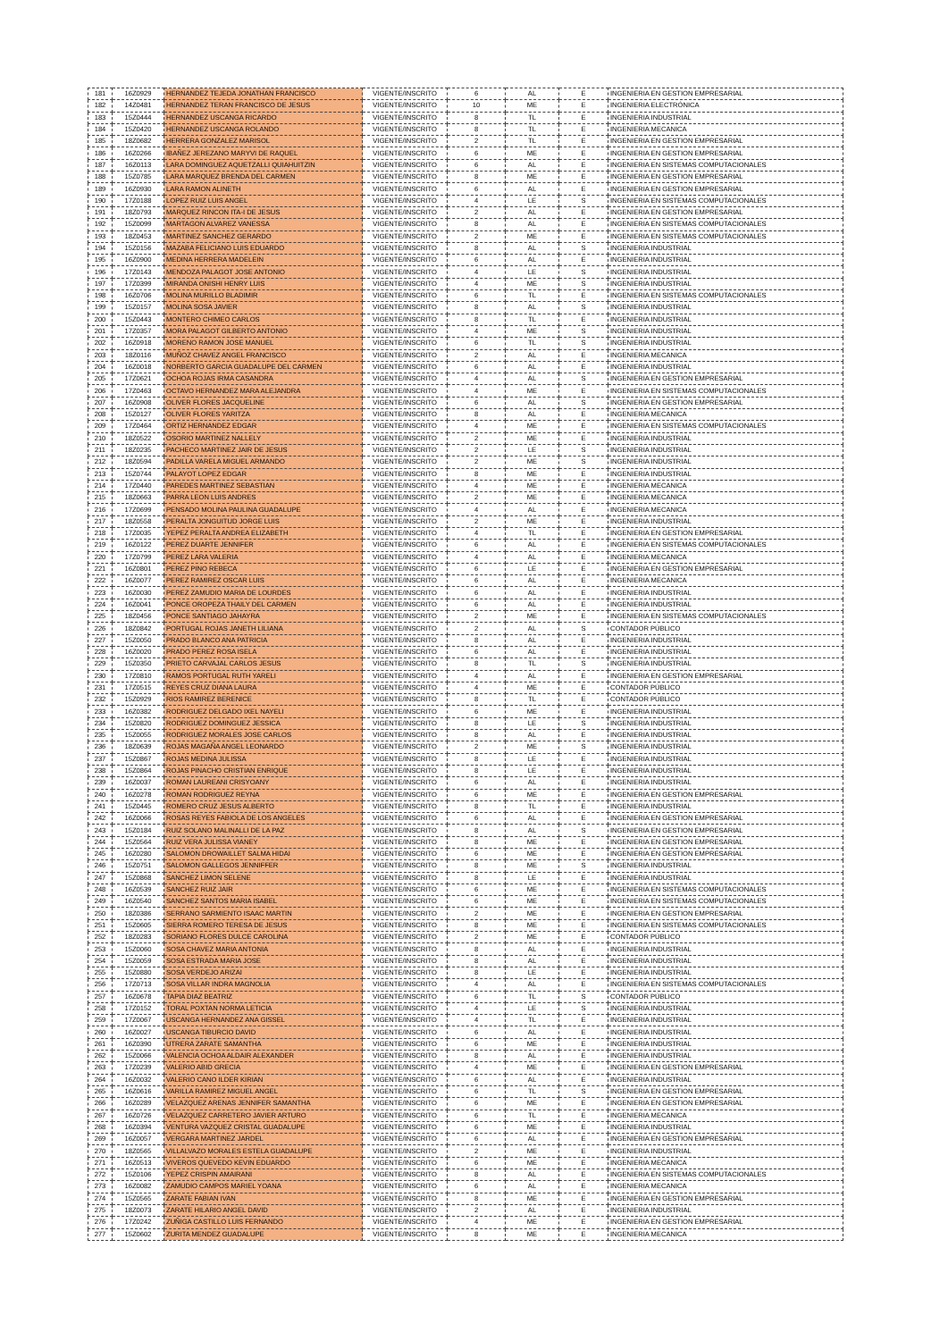| 181 | 16Z0929 | HERNANDEZ TEJEDA JONATHAN FRANCISCO | VIGENTE/INSCRITO | 6 | AL | E | INGENIERIA EN GESTION EMPRESARIAL |
| 182 | 14Z0481 | HERNANDEZ TERAN FRANCISCO DE JESUS | VIGENTE/INSCRITO | 10 | ME | E | INGENIERIA ELECTRÓNICA |
| 183 | 15Z0444 | HERNANDEZ USCANGA RICARDO | VIGENTE/INSCRITO | 8 | TL | E | INGENIERIA INDUSTRIAL |
| 184 | 15Z0420 | HERNANDEZ USCANGA ROLANDO | VIGENTE/INSCRITO | 8 | TL | E | INGENIERIA MECANICA |
| 185 | 18Z0682 | HERRERA GONZALEZ MARISOL | VIGENTE/INSCRITO | 2 | TL | E | INGENIERIA EN GESTION EMPRESARIAL |
| 186 | 16Z0266 | IBAÑEZ JEREZANO MARYVI DE RAQUEL | VIGENTE/INSCRITO | 6 | ME | E | INGENIERIA EN GESTION EMPRESARIAL |
| 187 | 16Z0113 | LARA DOMINGUEZ AQUETZALLI QUIAHUITZIN | VIGENTE/INSCRITO | 6 | AL | E | INGENIERIA EN SISTEMAS COMPUTACIONALES |
| 188 | 15Z0785 | LARA MARQUEZ BRENDA DEL CARMEN | VIGENTE/INSCRITO | 8 | ME | E | INGENIERIA EN GESTION EMPRESARIAL |
| 189 | 16Z0930 | LARA RAMON ALINETH | VIGENTE/INSCRITO | 6 | AL | E | INGENIERIA EN GESTION EMPRESARIAL |
| 190 | 17Z0188 | LOPEZ RUIZ LUIS ANGEL | VIGENTE/INSCRITO | 4 | LE | S | INGENIERIA EN SISTEMAS COMPUTACIONALES |
| 191 | 18Z0793 | MARQUEZ RINCON ITA-I DE JESUS | VIGENTE/INSCRITO | 2 | AL | E | INGENIERIA EN GESTION EMPRESARIAL |
| 192 | 15Z0099 | MARTAGON ALVAREZ VANESSA | VIGENTE/INSCRITO | 8 | AL | E | INGENIERIA EN SISTEMAS COMPUTACIONALES |
| 193 | 18Z0453 | MARTINEZ SANCHEZ GERARDO | VIGENTE/INSCRITO | 2 | ME | E | INGENIERIA EN SISTEMAS COMPUTACIONALES |
| 194 | 15Z0156 | MAZABA FELICIANO LUIS EDUARDO | VIGENTE/INSCRITO | 8 | AL | S | INGENIERIA INDUSTRIAL |
| 195 | 16Z0900 | MEDINA HERRERA MADELEIN | VIGENTE/INSCRITO | 6 | AL | E | INGENIERIA INDUSTRIAL |
| 196 | 17Z0143 | MENDOZA PALAGOT JOSE ANTONIO | VIGENTE/INSCRITO | 4 | LE | S | INGENIERIA INDUSTRIAL |
| 197 | 17Z0399 | MIRANDA ONISHI HENRY LUIS | VIGENTE/INSCRITO | 4 | ME | S | INGENIERIA INDUSTRIAL |
| 198 | 16Z0706 | MOLINA MURILLO BLADIMIR | VIGENTE/INSCRITO | 6 | TL | E | INGENIERIA EN SISTEMAS COMPUTACIONALES |
| 199 | 15Z0157 | MOLINA SOSA JAVIER | VIGENTE/INSCRITO | 8 | AL | S | INGENIERIA INDUSTRIAL |
| 200 | 15Z0443 | MONTERO CHIMEO CARLOS | VIGENTE/INSCRITO | 8 | TL | E | INGENIERIA INDUSTRIAL |
| 201 | 17Z0357 | MORA PALAGOT GILBERTO ANTONIO | VIGENTE/INSCRITO | 4 | ME | S | INGENIERIA INDUSTRIAL |
| 202 | 16Z0918 | MORENO RAMON JOSE MANUEL | VIGENTE/INSCRITO | 6 | TL | S | INGENIERIA INDUSTRIAL |
| 203 | 18Z0116 | MUÑOZ CHAVEZ ANGEL FRANCISCO | VIGENTE/INSCRITO | 2 | AL | E | INGENIERIA MECANICA |
| 204 | 16Z0018 | NORBERTO GARCIA GUADALUPE DEL CARMEN | VIGENTE/INSCRITO | 6 | AL | E | INGENIERIA INDUSTRIAL |
| 205 | 17Z0621 | OCHOA ROJAS IRMA CASANDRA | VIGENTE/INSCRITO | 4 | AL | S | INGENIERIA EN GESTION EMPRESARIAL |
| 206 | 17Z0463 | OCTAVO HERNANDEZ MARA ALEJANDRA | VIGENTE/INSCRITO | 4 | ME | E | INGENIERIA EN SISTEMAS COMPUTACIONALES |
| 207 | 16Z0908 | OLIVER FLORES JACQUELINE | VIGENTE/INSCRITO | 6 | AL | S | INGENIERIA EN GESTION EMPRESARIAL |
| 208 | 15Z0127 | OLIVER FLORES YARITZA | VIGENTE/INSCRITO | 8 | AL | E | INGENIERIA MECANICA |
| 209 | 17Z0464 | ORTIZ HERNANDEZ EDGAR | VIGENTE/INSCRITO | 4 | ME | E | INGENIERIA EN SISTEMAS COMPUTACIONALES |
| 210 | 18Z0522 | OSORIO MARTINEZ NALLELY | VIGENTE/INSCRITO | 2 | ME | E | INGENIERIA INDUSTRIAL |
| 211 | 18Z0235 | PACHECO MARTINEZ JAIR DE JESUS | VIGENTE/INSCRITO | 2 | LE | S | INGENIERIA INDUSTRIAL |
| 212 | 18Z0594 | PADILLA VARELA MIGUEL ARMANDO | VIGENTE/INSCRITO | 2 | ME | S | INGENIERIA INDUSTRIAL |
| 213 | 15Z0744 | PALAYOT LOPEZ EDGAR | VIGENTE/INSCRITO | 8 | ME | E | INGENIERIA INDUSTRIAL |
| 214 | 17Z0440 | PAREDES MARTINEZ SEBASTIAN | VIGENTE/INSCRITO | 4 | ME | E | INGENIERIA MECANICA |
| 215 | 18Z0663 | PARRA LEON LUIS ANDRES | VIGENTE/INSCRITO | 2 | ME | E | INGENIERIA MECANICA |
| 216 | 17Z0699 | PENSADO MOLINA PAULINA GUADALUPE | VIGENTE/INSCRITO | 4 | AL | E | INGENIERIA MECANICA |
| 217 | 18Z0558 | PERALTA JONGUITUD JORGE LUIS | VIGENTE/INSCRITO | 2 | ME | E | INGENIERIA INDUSTRIAL |
| 218 | 17Z0035 | YEPEZ PERALTA ANDREA ELIZABETH | VIGENTE/INSCRITO | 4 | TL | E | INGENIERIA EN GESTION EMPRESARIAL |
| 219 | 16Z0122 | PEREZ DUARTE JENNIFER | VIGENTE/INSCRITO | 6 | AL | E | INGENIERIA EN SISTEMAS COMPUTACIONALES |
| 220 | 17Z0799 | PEREZ LARA VALERIA | VIGENTE/INSCRITO | 4 | AL | E | INGENIERIA MECANICA |
| 221 | 16Z0801 | PEREZ PINO REBECA | VIGENTE/INSCRITO | 6 | LE | E | INGENIERIA EN GESTION EMPRESARIAL |
| 222 | 16Z0077 | PEREZ RAMIREZ OSCAR LUIS | VIGENTE/INSCRITO | 6 | AL | E | INGENIERIA MECANICA |
| 223 | 16Z0030 | PEREZ ZAMUDIO MARIA DE LOURDES | VIGENTE/INSCRITO | 6 | AL | E | INGENIERIA INDUSTRIAL |
| 224 | 16Z0041 | PONCE OROPEZA THAILY DEL CARMEN | VIGENTE/INSCRITO | 6 | AL | E | INGENIERIA INDUSTRIAL |
| 225 | 18Z0456 | PONCE SANTIAGO JAHAYRA | VIGENTE/INSCRITO | 2 | ME | E | INGENIERIA EN SISTEMAS COMPUTACIONALES |
| 226 | 18Z0842 | PORTUGAL ROJAS JANETH LILIANA | VIGENTE/INSCRITO | 2 | AL | S | CONTADOR PÚBLICO |
| 227 | 15Z0050 | PRADO BLANCO ANA PATRICIA | VIGENTE/INSCRITO | 8 | AL | E | INGENIERIA INDUSTRIAL |
| 228 | 16Z0020 | PRADO PEREZ ROSA ISELA | VIGENTE/INSCRITO | 6 | AL | E | INGENIERIA INDUSTRIAL |
| 229 | 15Z0350 | PRIETO CARVAJAL CARLOS JESUS | VIGENTE/INSCRITO | 8 | TL | S | INGENIERIA INDUSTRIAL |
| 230 | 17Z0810 | RAMOS PORTUGAL RUTH YARELI | VIGENTE/INSCRITO | 4 | AL | E | INGENIERIA EN GESTION EMPRESARIAL |
| 231 | 17Z0515 | REYES CRUZ DIANA LAURA | VIGENTE/INSCRITO | 4 | ME | E | CONTADOR PÚBLICO |
| 232 | 15Z0929 | RIOS RAMIREZ BERENICE | VIGENTE/INSCRITO | 8 | TL | E | CONTADOR PÚBLICO |
| 233 | 16Z0382 | RODRIGUEZ DELGADO IXEL NAYELI | VIGENTE/INSCRITO | 6 | ME | E | INGENIERIA INDUSTRIAL |
| 234 | 15Z0820 | RODRIGUEZ DOMINGUEZ JESSICA | VIGENTE/INSCRITO | 8 | LE | S | INGENIERIA INDUSTRIAL |
| 235 | 15Z0055 | RODRIGUEZ MORALES JOSE CARLOS | VIGENTE/INSCRITO | 8 | AL | E | INGENIERIA INDUSTRIAL |
| 236 | 18Z0639 | ROJAS MAGAÑA ANGEL LEONARDO | VIGENTE/INSCRITO | 2 | ME | S | INGENIERIA INDUSTRIAL |
| 237 | 15Z0867 | ROJAS MEDINA JULISSA | VIGENTE/INSCRITO | 8 | LE | E | INGENIERIA INDUSTRIAL |
| 238 | 15Z0864 | ROJAS PINACHO CRISTIAN ENRIQUE | VIGENTE/INSCRITO | 8 | LE | E | INGENIERIA INDUSTRIAL |
| 239 | 16Z0037 | ROMAN LAUREANI CRISYOANY | VIGENTE/INSCRITO | 6 | AL | E | INGENIERIA INDUSTRIAL |
| 240 | 16Z0278 | ROMAN RODRIGUEZ REYNA | VIGENTE/INSCRITO | 6 | ME | E | INGENIERIA EN GESTION EMPRESARIAL |
| 241 | 15Z0445 | ROMERO CRUZ JESUS ALBERTO | VIGENTE/INSCRITO | 8 | TL | E | INGENIERIA INDUSTRIAL |
| 242 | 16Z0066 | ROSAS REYES FABIOLA DE LOS ANGELES | VIGENTE/INSCRITO | 6 | AL | E | INGENIERIA EN GESTION EMPRESARIAL |
| 243 | 15Z0184 | RUIZ SOLANO MALINALLI DE LA PAZ | VIGENTE/INSCRITO | 8 | AL | S | INGENIERIA EN GESTION EMPRESARIAL |
| 244 | 15Z0564 | RUIZ VERA JULISSA VIANEY | VIGENTE/INSCRITO | 8 | ME | E | INGENIERIA EN GESTION EMPRESARIAL |
| 245 | 16Z0280 | SALOMON DROWAILLET SALMA HIDAI | VIGENTE/INSCRITO | 6 | ME | E | INGENIERIA EN GESTION EMPRESARIAL |
| 246 | 15Z0751 | SALOMON GALLEGOS JENNIFFER | VIGENTE/INSCRITO | 8 | ME | S | INGENIERIA INDUSTRIAL |
| 247 | 15Z0868 | SANCHEZ LIMON SELENE | VIGENTE/INSCRITO | 8 | LE | E | INGENIERIA INDUSTRIAL |
| 248 | 16Z0539 | SANCHEZ RUIZ JAIR | VIGENTE/INSCRITO | 6 | ME | E | INGENIERIA EN SISTEMAS COMPUTACIONALES |
| 249 | 16Z0540 | SANCHEZ SANTOS MARIA ISABEL | VIGENTE/INSCRITO | 6 | ME | E | INGENIERIA EN SISTEMAS COMPUTACIONALES |
| 250 | 18Z0386 | SERRANO SARMIENTO ISAAC MARTIN | VIGENTE/INSCRITO | 2 | ME | E | INGENIERIA EN GESTION EMPRESARIAL |
| 251 | 15Z0605 | SIERRA ROMERO TERESA DE JESUS | VIGENTE/INSCRITO | 8 | ME | E | INGENIERIA EN SISTEMAS COMPUTACIONALES |
| 252 | 18Z0283 | SORIANO FLORES DULCE CAROLINA | VIGENTE/INSCRITO | 2 | ME | E | CONTADOR PÚBLICO |
| 253 | 15Z0060 | SOSA CHAVEZ MARIA ANTONIA | VIGENTE/INSCRITO | 8 | AL | E | INGENIERIA INDUSTRIAL |
| 254 | 15Z0059 | SOSA ESTRADA MARIA JOSE | VIGENTE/INSCRITO | 8 | AL | E | INGENIERIA INDUSTRIAL |
| 255 | 15Z0880 | SOSA VERDEJO ARIZAI | VIGENTE/INSCRITO | 8 | LE | E | INGENIERIA INDUSTRIAL |
| 256 | 17Z0713 | SOSA VILLAR INDRA MAGNOLIA | VIGENTE/INSCRITO | 4 | AL | E | INGENIERIA EN SISTEMAS COMPUTACIONALES |
| 257 | 16Z0678 | TAPIA DIAZ BEATRIZ | VIGENTE/INSCRITO | 6 | TL | S | CONTADOR PÚBLICO |
| 258 | 17Z0152 | TORAL POXTAN NORMA LETICIA | VIGENTE/INSCRITO | 4 | LE | S | INGENIERIA INDUSTRIAL |
| 259 | 17Z0067 | USCANGA HERNANDEZ ANA GISSEL | VIGENTE/INSCRITO | 4 | TL | E | INGENIERIA INDUSTRIAL |
| 260 | 16Z0027 | USCANGA TIBURCIO DAVID | VIGENTE/INSCRITO | 6 | AL | E | INGENIERIA INDUSTRIAL |
| 261 | 16Z0390 | UTRERA ZARATE SAMANTHA | VIGENTE/INSCRITO | 6 | ME | E | INGENIERIA INDUSTRIAL |
| 262 | 15Z0066 | VALENCIA OCHOA ALDAIR ALEXANDER | VIGENTE/INSCRITO | 8 | AL | E | INGENIERIA INDUSTRIAL |
| 263 | 17Z0239 | VALERIO ABID GRECIA | VIGENTE/INSCRITO | 4 | ME | E | INGENIERIA EN GESTION EMPRESARIAL |
| 264 | 16Z0032 | VALERIO CANO ILDER KIRIAN | VIGENTE/INSCRITO | 6 | AL | E | INGENIERIA INDUSTRIAL |
| 265 | 16Z0616 | VARILLA RAMIREZ MIGUEL ANGEL | VIGENTE/INSCRITO | 6 | TL | S | INGENIERIA EN GESTION EMPRESARIAL |
| 266 | 16Z0289 | VELAZQUEZ ARENAS JENNIFER SAMANTHA | VIGENTE/INSCRITO | 6 | ME | E | INGENIERIA EN GESTION EMPRESARIAL |
| 267 | 16Z0726 | VELAZQUEZ CARRETERO JAVIER ARTURO | VIGENTE/INSCRITO | 6 | TL | E | INGENIERIA MECANICA |
| 268 | 16Z0394 | VENTURA VAZQUEZ CRISTAL GUADALUPE | VIGENTE/INSCRITO | 6 | ME | E | INGENIERIA INDUSTRIAL |
| 269 | 16Z0057 | VERGARA MARTINEZ JARDEL | VIGENTE/INSCRITO | 6 | AL | E | INGENIERIA EN GESTION EMPRESARIAL |
| 270 | 18Z0565 | VILLALVAZO MORALES ESTELA GUADALUPE | VIGENTE/INSCRITO | 2 | ME | E | INGENIERIA INDUSTRIAL |
| 271 | 16Z0513 | VIVEROS QUEVEDO KEVIN EDUARDO | VIGENTE/INSCRITO | 6 | ME | E | INGENIERIA MECANICA |
| 272 | 15Z0106 | YEPEZ CRISPIN AMAIRANI | VIGENTE/INSCRITO | 8 | AL | E | INGENIERIA EN SISTEMAS COMPUTACIONALES |
| 273 | 16Z0082 | ZAMUDIO CAMPOS MARIEL YOANA | VIGENTE/INSCRITO | 6 | AL | E | INGENIERIA MECANICA |
| 274 | 15Z0565 | ZARATE FABIAN IVAN | VIGENTE/INSCRITO | 8 | ME | E | INGENIERIA EN GESTION EMPRESARIAL |
| 275 | 18Z0073 | ZARATE HILARIO ANGEL DAVID | VIGENTE/INSCRITO | 2 | AL | E | INGENIERIA INDUSTRIAL |
| 276 | 17Z0242 | ZUÑIGA CASTILLO LUIS FERNANDO | VIGENTE/INSCRITO | 4 | ME | E | INGENIERIA EN GESTION EMPRESARIAL |
| 277 | 15Z0602 | ZURITA MENDEZ GUADALUPE | VIGENTE/INSCRITO | 8 | ME | E | INGENIERIA MECANICA |